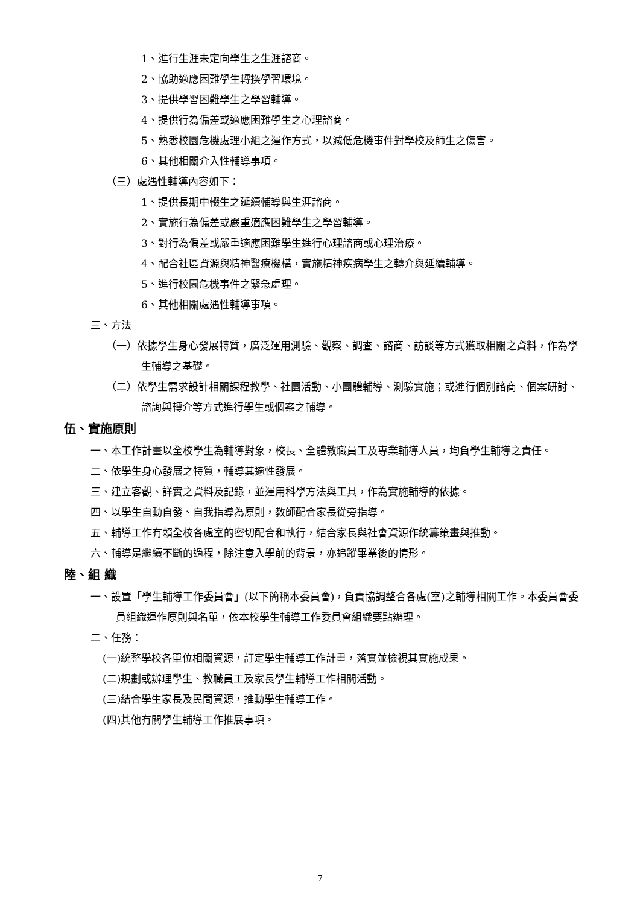1、進行生涯未定向學生之生涯諮商。
2、協助適應困難學生轉換學習環境。
3、提供學習困難學生之學習輔導。
4、提供行為偏差或適應困難學生之心理諮商。
5、熟悉校園危機處理小組之運作方式，以減低危機事件對學校及師生之傷害。
6、其他相關介入性輔導事項。
（三）處遇性輔導內容如下：
1、提供長期中輟生之延續輔導與生涯諮商。
2、實施行為偏差或嚴重適應困難學生之學習輔導。
3、對行為偏差或嚴重適應困難學生進行心理諮商或心理治療。
4、配合社區資源與精神醫療機構，實施精神疾病學生之轉介與延續輔導。
5、進行校園危機事件之緊急處理。
6、其他相關處遇性輔導事項。
三、方法
（一）依據學生身心發展特質，廣泛運用測驗、觀察、調查、諮商、訪談等方式獲取相關之資料，作為學生輔導之基礎。
（二）依學生需求設計相關課程教學、社團活動、小團體輔導、測驗實施；或進行個別諮商、個案研討、諮詢與轉介等方式進行學生或個案之輔導。
伍、實施原則
一、本工作計畫以全校學生為輔導對象，校長、全體教職員工及專業輔導人員，均負學生輔導之責任。
二、依學生身心發展之特質，輔導其適性發展。
三、建立客觀、詳實之資料及記錄，並運用科學方法與工具，作為實施輔導的依據。
四、以學生自動自發、自我指導為原則，教師配合家長從旁指導。
五、輔導工作有賴全校各處室的密切配合和執行，結合家長與社會資源作統籌策畫與推動。
六、輔導是繼續不斷的過程，除注意入學前的背景，亦追蹤畢業後的情形。
陸、組 織
一、設置「學生輔導工作委員會」(以下簡稱本委員會)，負責協調整合各處(室)之輔導相關工作。本委員會委員組織運作原則與名單，依本校學生輔導工作委員會組織要點辦理。
二、任務：
(一)統整學校各單位相關資源，訂定學生輔導工作計畫，落實並檢視其實施成果。
(二)規劃或辦理學生、教職員工及家長學生輔導工作相關活動。
(三)結合學生家長及民間資源，推動學生輔導工作。
(四)其他有關學生輔導工作推展事項。
7